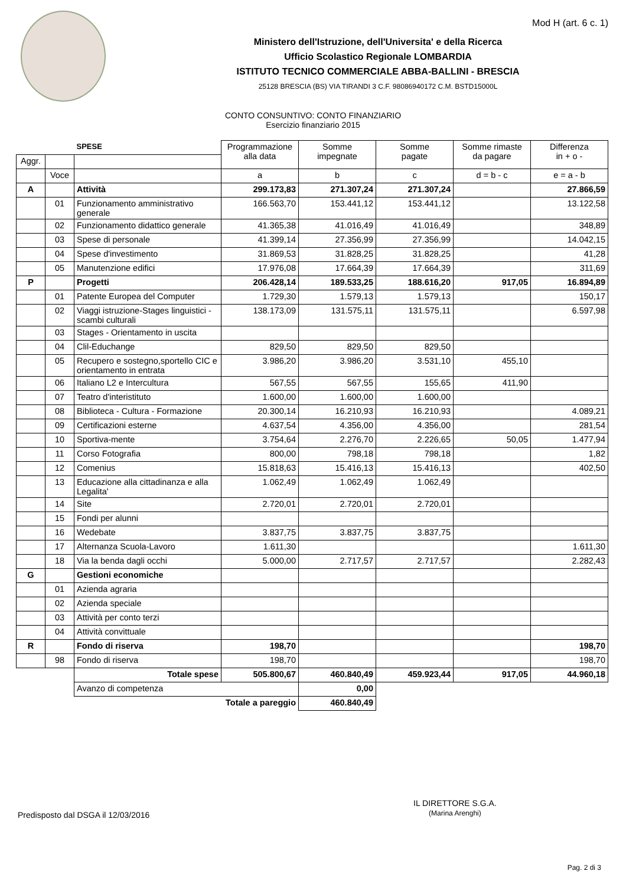Mod H (art. 6 c. 1)
Ministero dell'Istruzione, dell'Universita' e della Ricerca
Ufficio Scolastico Regionale LOMBARDIA
ISTITUTO TECNICO COMMERCIALE ABBA-BALLINI - BRESCIA
25128 BRESCIA (BS) VIA TIRANDI 3 C.F. 98086940172 C.M. BSTD15000L
CONTO CONSUNTIVO: CONTO FINANZIARIO
Esercizio finanziario 2015
| | | SPESE | Programmazione alla data | Somme impegnate | Somme pagate | Somme rimaste da pagare | Differenza in + o - |
| --- | --- | --- | --- | --- | --- | --- | --- |
| Aggr. | | | | | | | |
| | Voce | | a | b | c | d = b - c | e = a - b |
| A | | Attività | 299.173,83 | 271.307,24 | 271.307,24 | | 27.866,59 |
| | 01 | Funzionamento amministrativo generale | 166.563,70 | 153.441,12 | 153.441,12 | | 13.122,58 |
| | 02 | Funzionamento didattico generale | 41.365,38 | 41.016,49 | 41.016,49 | | 348,89 |
| | 03 | Spese di personale | 41.399,14 | 27.356,99 | 27.356,99 | | 14.042,15 |
| | 04 | Spese d'investimento | 31.869,53 | 31.828,25 | 31.828,25 | | 41,28 |
| | 05 | Manutenzione edifici | 17.976,08 | 17.664,39 | 17.664,39 | | 311,69 |
| P | | Progetti | 206.428,14 | 189.533,25 | 188.616,20 | 917,05 | 16.894,89 |
| | 01 | Patente Europea del Computer | 1.729,30 | 1.579,13 | 1.579,13 | | 150,17 |
| | 02 | Viaggi istruzione-Stages linguistici -scambi culturali | 138.173,09 | 131.575,11 | 131.575,11 | | 6.597,98 |
| | 03 | Stages - Orientamento in uscita | | | | | |
| | 04 | Clil-Educhange | 829,50 | 829,50 | 829,50 | | |
| | 05 | Recupero e sostegno,sportello CIC e orientamento in entrata | 3.986,20 | 3.986,20 | 3.531,10 | 455,10 | |
| | 06 | Italiano L2 e Intercultura | 567,55 | 567,55 | 155,65 | 411,90 | |
| | 07 | Teatro d'interistituto | 1.600,00 | 1.600,00 | 1.600,00 | | |
| | 08 | Biblioteca - Cultura - Formazione | 20.300,14 | 16.210,93 | 16.210,93 | | 4.089,21 |
| | 09 | Certificazioni esterne | 4.637,54 | 4.356,00 | 4.356,00 | | 281,54 |
| | 10 | Sportiva-mente | 3.754,64 | 2.276,70 | 2.226,65 | 50,05 | 1.477,94 |
| | 11 | Corso Fotografia | 800,00 | 798,18 | 798,18 | | 1,82 |
| | 12 | Comenius | 15.818,63 | 15.416,13 | 15.416,13 | | 402,50 |
| | 13 | Educazione alla cittadinanza e alla Legalita' | 1.062,49 | 1.062,49 | 1.062,49 | | |
| | 14 | Site | 2.720,01 | 2.720,01 | 2.720,01 | | |
| | 15 | Fondi per alunni | | | | | |
| | 16 | Wedebate | 3.837,75 | 3.837,75 | 3.837,75 | | |
| | 17 | Alternanza Scuola-Lavoro | 1.611,30 | | | | 1.611,30 |
| | 18 | Via la benda dagli occhi | 5.000,00 | 2.717,57 | 2.717,57 | | 2.282,43 |
| G | | Gestioni economiche | | | | | |
| | 01 | Azienda agraria | | | | | |
| | 02 | Azienda speciale | | | | | |
| | 03 | Attività per conto terzi | | | | | |
| | 04 | Attività convittuale | | | | | |
| R | | Fondo di riserva | 198,70 | | | | 198,70 |
| | 98 | Fondo di riserva | 198,70 | | | | 198,70 |
| | | Totale spese | 505.800,67 | 460.840,49 | 459.923,44 | 917,05 | 44.960,18 |
| | | Avanzo di competenza | | 0,00 | | | |
| | | Totale a pareggio | | 460.840,49 | | | |
IL DIRETTORE S.G.A.
(Marina Arenghi)
Predisposto dal DSGA il 12/03/2016
Pag. 2 di 3